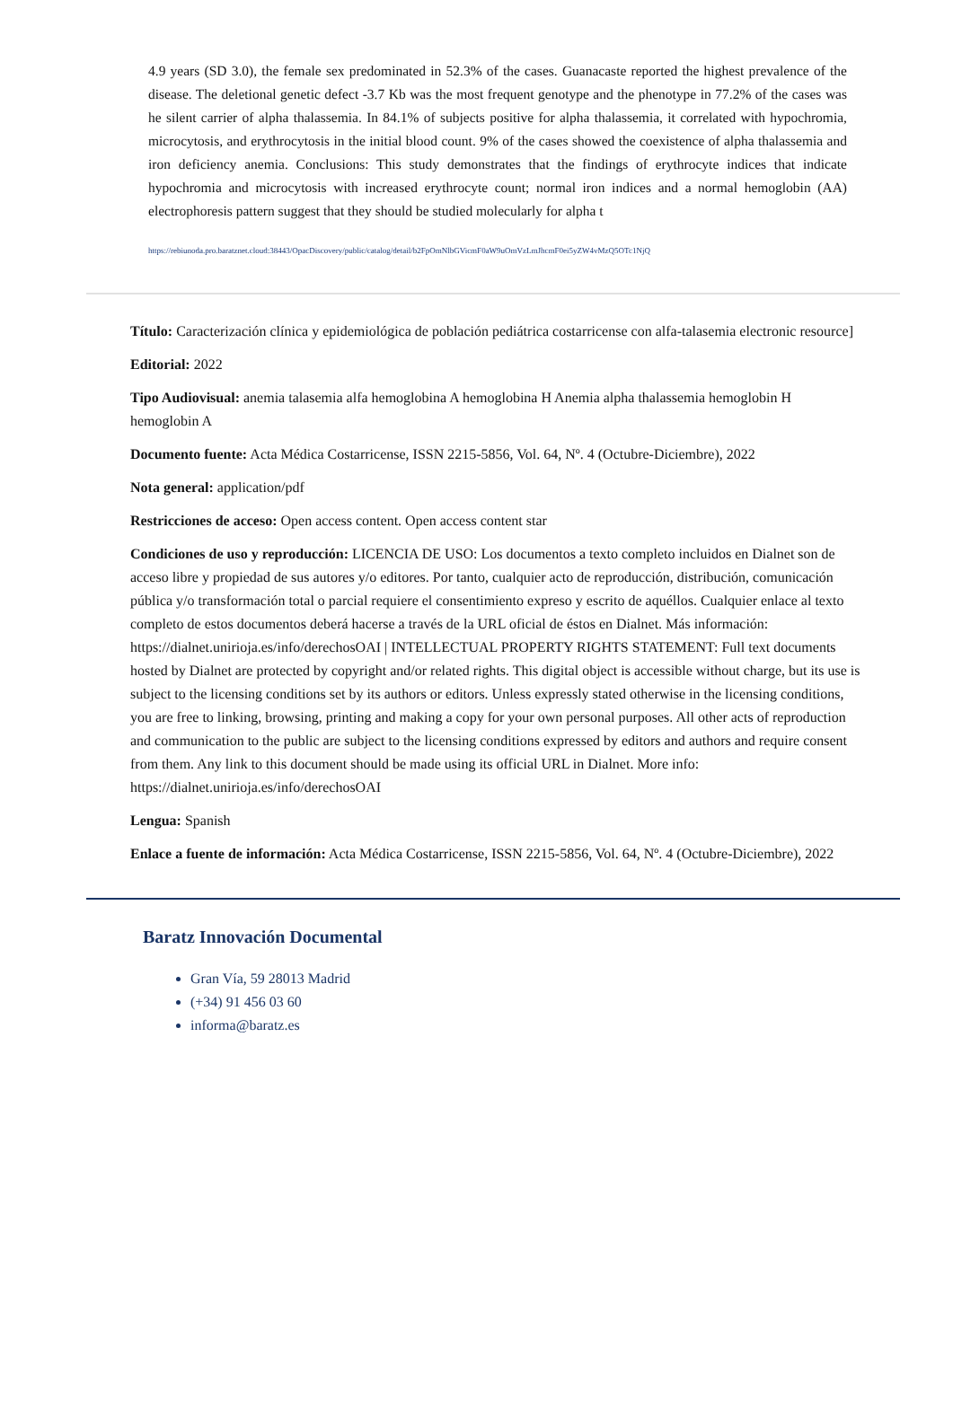4.9 years (SD 3.0), the female sex predominated in 52.3% of the cases. Guanacaste reported the highest prevalence of the disease. The deletional genetic defect -3.7 Kb was the most frequent genotype and the phenotype in 77.2% of the cases was he silent carrier of alpha thalassemia. In 84.1% of subjects positive for alpha thalassemia, it correlated with hypochromia, microcytosis, and erythrocytosis in the initial blood count. 9% of the cases showed the coexistence of alpha thalassemia and iron deficiency anemia. Conclusions: This study demonstrates that the findings of erythrocyte indices that indicate hypochromia and microcytosis with increased erythrocyte count; normal iron indices and a normal hemoglobin (AA) electrophoresis pattern suggest that they should be studied molecularly for alpha t
https://rebiunoda.pro.baratznet.cloud:38443/OpacDiscovery/public/catalog/detail/b2FpOmNlbGVicmF0aW9uOmVzLmJhcmF0ei5yZW4vMzQ5OTc1NjQ
Título: Caracterización clínica y epidemiológica de población pediátrica costarricense con alfa-talasemia electronic resource]
Editorial: 2022
Tipo Audiovisual: anemia talasemia alfa hemoglobina A hemoglobina H Anemia alpha thalassemia hemoglobin H hemoglobin A
Documento fuente: Acta Médica Costarricense, ISSN 2215-5856, Vol. 64, Nº. 4 (Octubre-Diciembre), 2022
Nota general: application/pdf
Restricciones de acceso: Open access content. Open access content star
Condiciones de uso y reproducción: LICENCIA DE USO: Los documentos a texto completo incluidos en Dialnet son de acceso libre y propiedad de sus autores y/o editores. Por tanto, cualquier acto de reproducción, distribución, comunicación pública y/o transformación total o parcial requiere el consentimiento expreso y escrito de aquéllos. Cualquier enlace al texto completo de estos documentos deberá hacerse a través de la URL oficial de éstos en Dialnet. Más información: https://dialnet.unirioja.es/info/derechosOAI | INTELLECTUAL PROPERTY RIGHTS STATEMENT: Full text documents hosted by Dialnet are protected by copyright and/or related rights. This digital object is accessible without charge, but its use is subject to the licensing conditions set by its authors or editors. Unless expressly stated otherwise in the licensing conditions, you are free to linking, browsing, printing and making a copy for your own personal purposes. All other acts of reproduction and communication to the public are subject to the licensing conditions expressed by editors and authors and require consent from them. Any link to this document should be made using its official URL in Dialnet. More info: https://dialnet.unirioja.es/info/derechosOAI
Lengua: Spanish
Enlace a fuente de información: Acta Médica Costarricense, ISSN 2215-5856, Vol. 64, Nº. 4 (Octubre-Diciembre), 2022
Baratz Innovación Documental
Gran Vía, 59 28013 Madrid
(+34) 91 456 03 60
informa@baratz.es